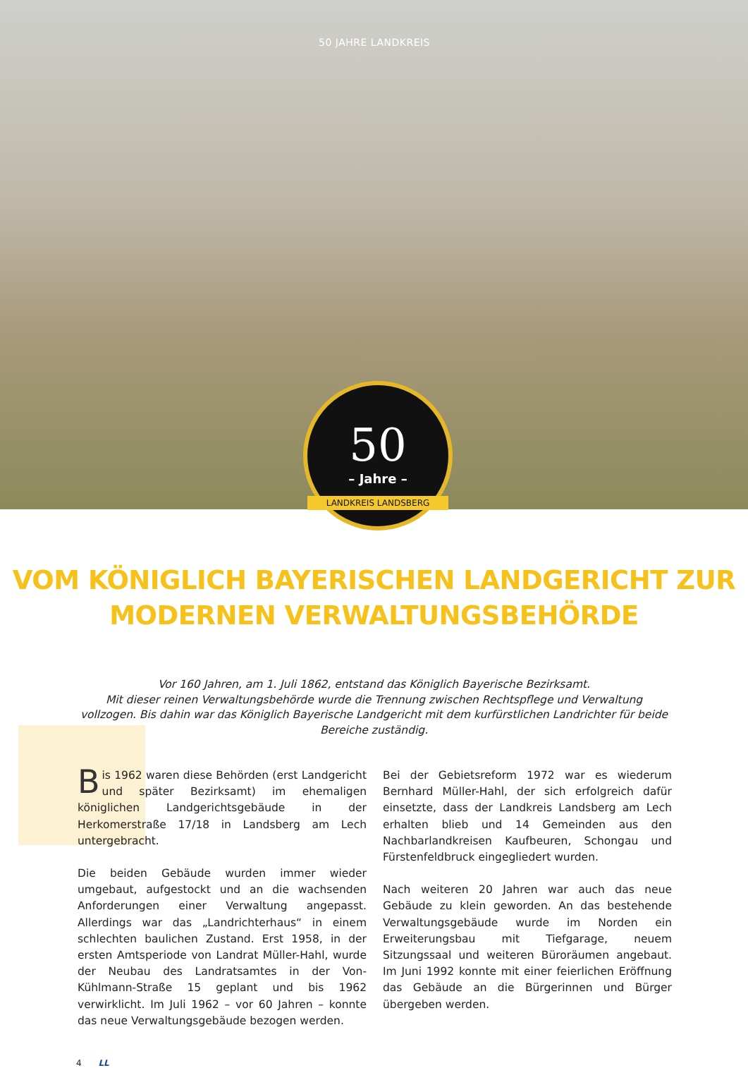50 JAHRE LANDKREIS
50
– Jahre –
LANDKREIS LANDSBERG
VOM KÖNIGLICH BAYERISCHEN LANDGERICHT ZUR
MODERNEN VERWALTUNGSBEHÖRDE
Vor 160 Jahren, am 1. Juli 1862, entstand das Königlich Bayerische Bezirksamt.
Mit dieser reinen Verwaltungsbehörde wurde die Trennung zwischen Rechtspflege und Verwaltung vollzogen. Bis dahin war das Königlich Bayerische Landgericht mit dem kurfürstlichen Landrichter für beide Bereiche zuständig.
Bis 1962 waren diese Behörden (erst Landgericht und später Bezirksamt) im ehemaligen königlichen Landgerichtsgebäude in der Herkomerstraße 17/18 in Landsberg am Lech untergebracht.
Die beiden Gebäude wurden immer wieder umgebaut, aufgestockt und an die wachsenden Anforderungen einer Verwaltung angepasst. Allerdings war das „Landrichterhaus“ in einem schlechten baulichen Zustand. Erst 1958, in der ersten Amtsperiode von Landrat Müller-Hahl, wurde der Neubau des Landratsamtes in der Von-Kühlmann-Straße 15 geplant und bis 1962 verwirklicht. Im Juli 1962 – vor 60 Jahren – konnte das neue Verwaltungsgebäude bezogen werden.
Bei der Gebietsreform 1972 war es wiederum Bernhard Müller-Hahl, der sich erfolgreich dafür einsetzte, dass der Landkreis Landsberg am Lech erhalten blieb und 14 Gemeinden aus den Nachbarlandkreisen Kaufbeuren, Schongau und Fürstenfeldbruck eingegliedert wurden.
Nach weiteren 20 Jahren war auch das neue Gebäude zu klein geworden. An das bestehende Verwaltungsgebäude wurde im Norden ein Erweiterungsbau mit Tiefgarage, neuem Sitzungssaal und weiteren Büroräumen angebaut. Im Juni 1992 konnte mit einer feierlichen Eröffnung das Gebäude an die Bürgerinnen und Bürger übergeben werden.
4 LL